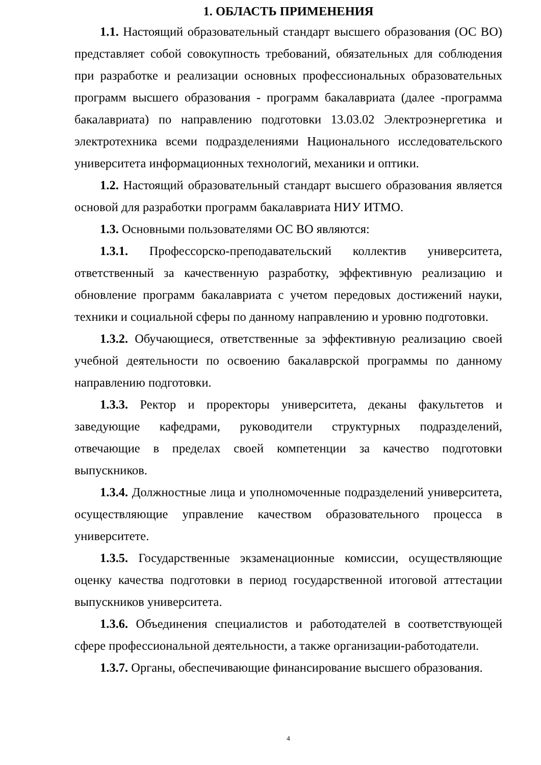1. ОБЛАСТЬ ПРИМЕНЕНИЯ
1.1. Настоящий образовательный стандарт высшего образования (ОС ВО) представляет собой совокупность требований, обязательных для соблюдения при разработке и реализации основных профессиональных образовательных программ высшего образования - программ бакалавриата (далее -программа бакалавриата) по направлению подготовки 13.03.02 Электроэнергетика и электротехника всеми подразделениями Национального исследовательского университета информационных технологий, механики и оптики.
1.2. Настоящий образовательный стандарт высшего образования является основой для разработки программ бакалавриата НИУ ИТМО.
1.3. Основными пользователями ОС ВО являются:
1.3.1. Профессорско-преподавательский коллектив университета, ответственный за качественную разработку, эффективную реализацию и обновление программ бакалавриата с учетом передовых достижений науки, техники и социальной сферы по данному направлению и уровню подготовки.
1.3.2. Обучающиеся, ответственные за эффективную реализацию своей учебной деятельности по освоению бакалаврской программы по данному направлению подготовки.
1.3.3. Ректор и проректоры университета, деканы факультетов и заведующие кафедрами, руководители структурных подразделений, отвечающие в пределах своей компетенции за качество подготовки выпускников.
1.3.4. Должностные лица и уполномоченные подразделений университета, осуществляющие управление качеством образовательного процесса в университете.
1.3.5. Государственные экзаменационные комиссии, осуществляющие оценку качества подготовки в период государственной итоговой аттестации выпускников университета.
1.3.6. Объединения специалистов и работодателей в соответствующей сфере профессиональной деятельности, а также организации-работодатели.
1.3.7. Органы, обеспечивающие финансирование высшего образования.
4